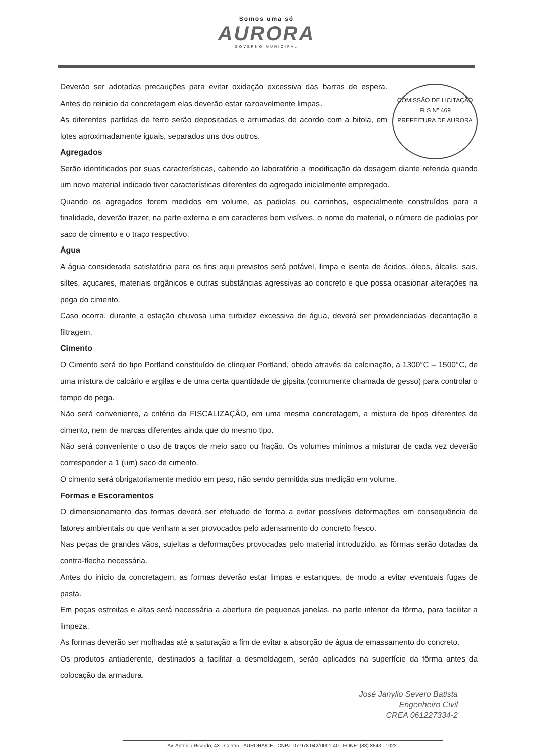Somos uma só
AURORA
GOVERNO MUNICIPAL
COMISSÃO DE LICITAÇÃO
FLS Nº 469
PREFEITURA DE AURORA
Deverão ser adotadas precauções para evitar oxidação excessiva das barras de espera. Antes do reinicio da concretagem elas deverão estar razoavelmente limpas.
As diferentes partidas de ferro serão depositadas e arrumadas de acordo com a bitola, em lotes aproximadamente iguais, separados uns dos outros.
Agregados
Serão identificados por suas características, cabendo ao laboratório a modificação da dosagem diante referida quando um novo material indicado tiver características diferentes do agregado inicialmente empregado.
Quando os agregados forem medidos em volume, as padiolas ou carrinhos, especialmente construídos para a finalidade, deverão trazer, na parte externa e em caracteres bem visíveis, o nome do material, o número de padiolas por saco de cimento e o traço respectivo.
Água
A água considerada satisfatória para os fins aqui previstos será potável, limpa e isenta de ácidos, óleos, álcalis, sais, siltes, açucares, materiais orgânicos e outras substâncias agressivas ao concreto e que possa ocasionar alterações na pega do cimento.
Caso ocorra, durante a estação chuvosa uma turbidez excessiva de água, deverá ser providenciadas decantação e filtragem.
Cimento
O Cimento será do tipo Portland constituído de clínquer Portland, obtido através da calcinação, a 1300°C – 1500°C, de uma mistura de calcário e argilas e de uma certa quantidade de gipsita (comumente chamada de gesso) para controlar o tempo de pega.
Não será conveniente, a critério da FISCALIZAÇÃO, em uma mesma concretagem, a mistura de tipos diferentes de cimento, nem de marcas diferentes ainda que do mesmo tipo.
Não será conveniente o uso de traços de meio saco ou fração. Os volumes mínimos a misturar de cada vez deverão corresponder a 1 (um) saco de cimento.
O cimento será obrigatoriamente medido em peso, não sendo permitida sua medição em volume.
Formas e Escoramentos
O dimensionamento das formas deverá ser efetuado de forma a evitar possíveis deformações em consequência de fatores ambientais ou que venham a ser provocados pelo adensamento do concreto fresco.
Nas peças de grandes vãos, sujeitas a deformações provocadas pelo material introduzido, as fôrmas serão dotadas da contra-flecha necessária.
Antes do início da concretagem, as formas deverão estar limpas e estanques, de modo a evitar eventuais fugas de pasta.
Em peças estreitas e altas será necessária a abertura de pequenas janelas, na parte inferior da fôrma, para facilitar a limpeza.
As formas deverão ser molhadas até a saturação a fim de evitar a absorção de água de emassamento do concreto.
Os produtos antiaderente, destinados a facilitar a desmoldagem, serão aplicados na superfície da fôrma antes da colocação da armadura.
José Janylio Severo Batista
Engenheiro Civil
CREA 061227334-2
Av. Antônio Ricardo, 43 - Centro - AURORA/CE - CNPJ: 07.978.042/0001-40 - FONE: (88) 3543 - 1022.